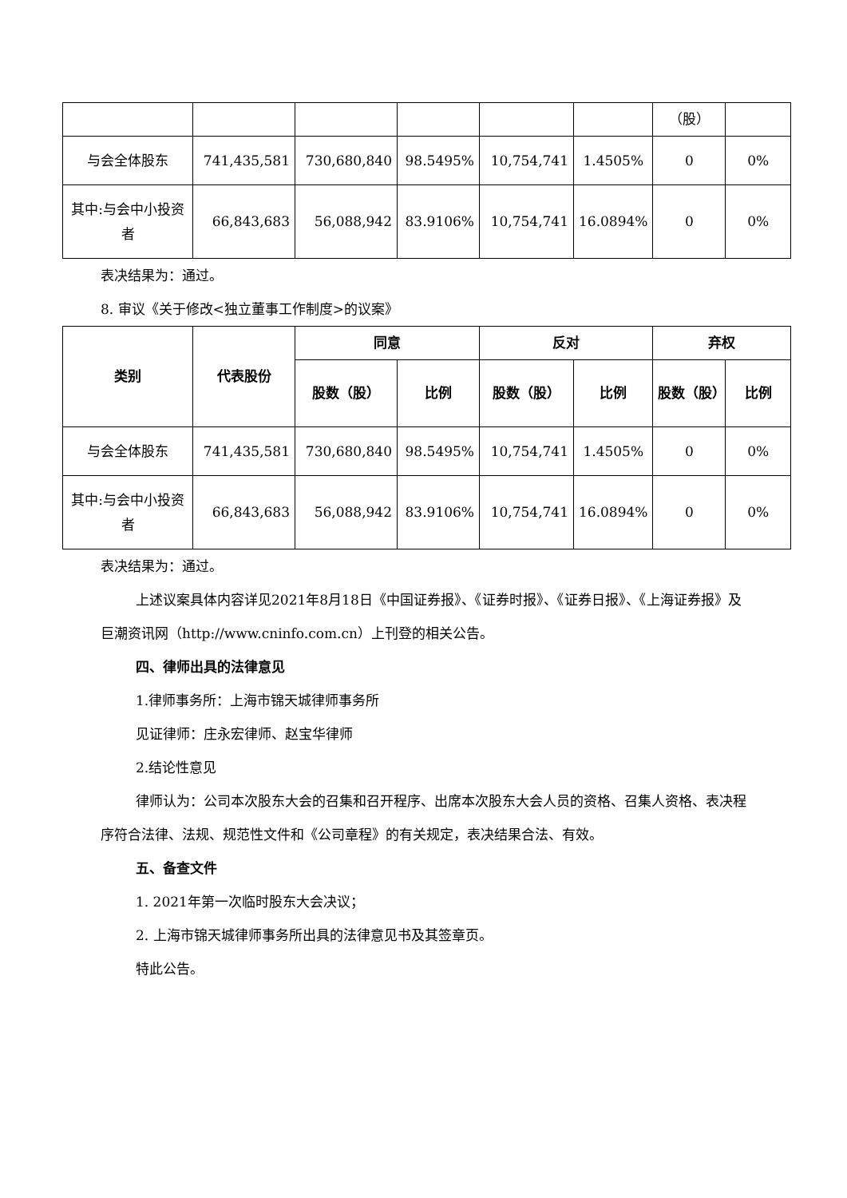| | | | | | | （股） | |
| 与会全体股东 | 741,435,581 | 730,680,840 | 98.5495% | 10,754,741 | 1.4505% | 0 | 0% |
| 其中:与会中小投资者 | 66,843,683 | 56,088,942 | 83.9106% | 10,754,741 | 16.0894% | 0 | 0% |
表决结果为：通过。
8. 审议《关于修改<独立董事工作制度>的议案》
| 类别 | 代表股份 | 同意 | | 反对 | | 弃权 | |
| --- | --- | --- | --- | --- | --- | --- | --- |
| | | 股数（股） | 比例 | 股数（股） | 比例 | 股数（股） | 比例 |
| 与会全体股东 | 741,435,581 | 730,680,840 | 98.5495% | 10,754,741 | 1.4505% | 0 | 0% |
| 其中:与会中小投资者 | 66,843,683 | 56,088,942 | 83.9106% | 10,754,741 | 16.0894% | 0 | 0% |
表决结果为：通过。
上述议案具体内容详见2021年8月18日《中国证券报》、《证券时报》、《证券日报》、《上海证券报》及巨潮资讯网（http://www.cninfo.com.cn）上刊登的相关公告。
四、律师出具的法律意见
1.律师事务所：上海市锦天城律师事务所
见证律师：庄永宏律师、赵宝华律师
2.结论性意见
律师认为：公司本次股东大会的召集和召开程序、出席本次股东大会人员的资格、召集人资格、表决程序符合法律、法规、规范性文件和《公司章程》的有关规定，表决结果合法、有效。
五、备查文件
1. 2021年第一次临时股东大会决议；
2. 上海市锦天城律师事务所出具的法律意见书及其签章页。
特此公告。